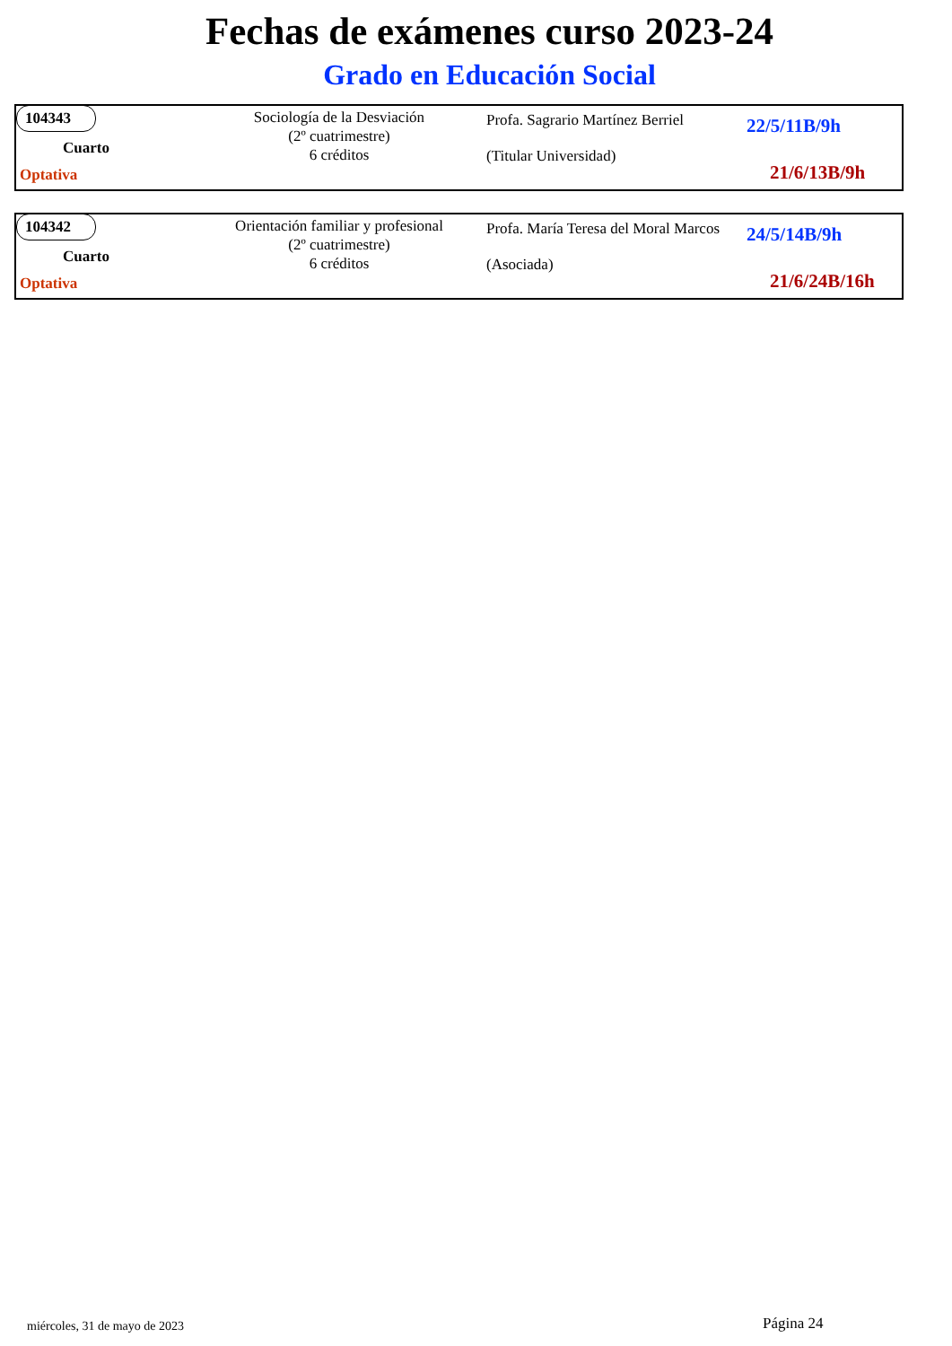Fechas de exámenes curso 2023-24
Grado en Educación Social
104343
Cuarto
Optativa
Sociología de la Desviación
(2º cuatrimestre)
6 créditos
Profa. Sagrario Martínez Berriel
(Titular Universidad)
22/5/11B/9h
21/6/13B/9h
104342
Cuarto
Optativa
Orientación familiar y profesional
(2º cuatrimestre)
6 créditos
Profa. María Teresa del Moral Marcos
(Asociada)
24/5/14B/9h
21/6/24B/16h
miércoles, 31 de mayo de 2023 Página 24